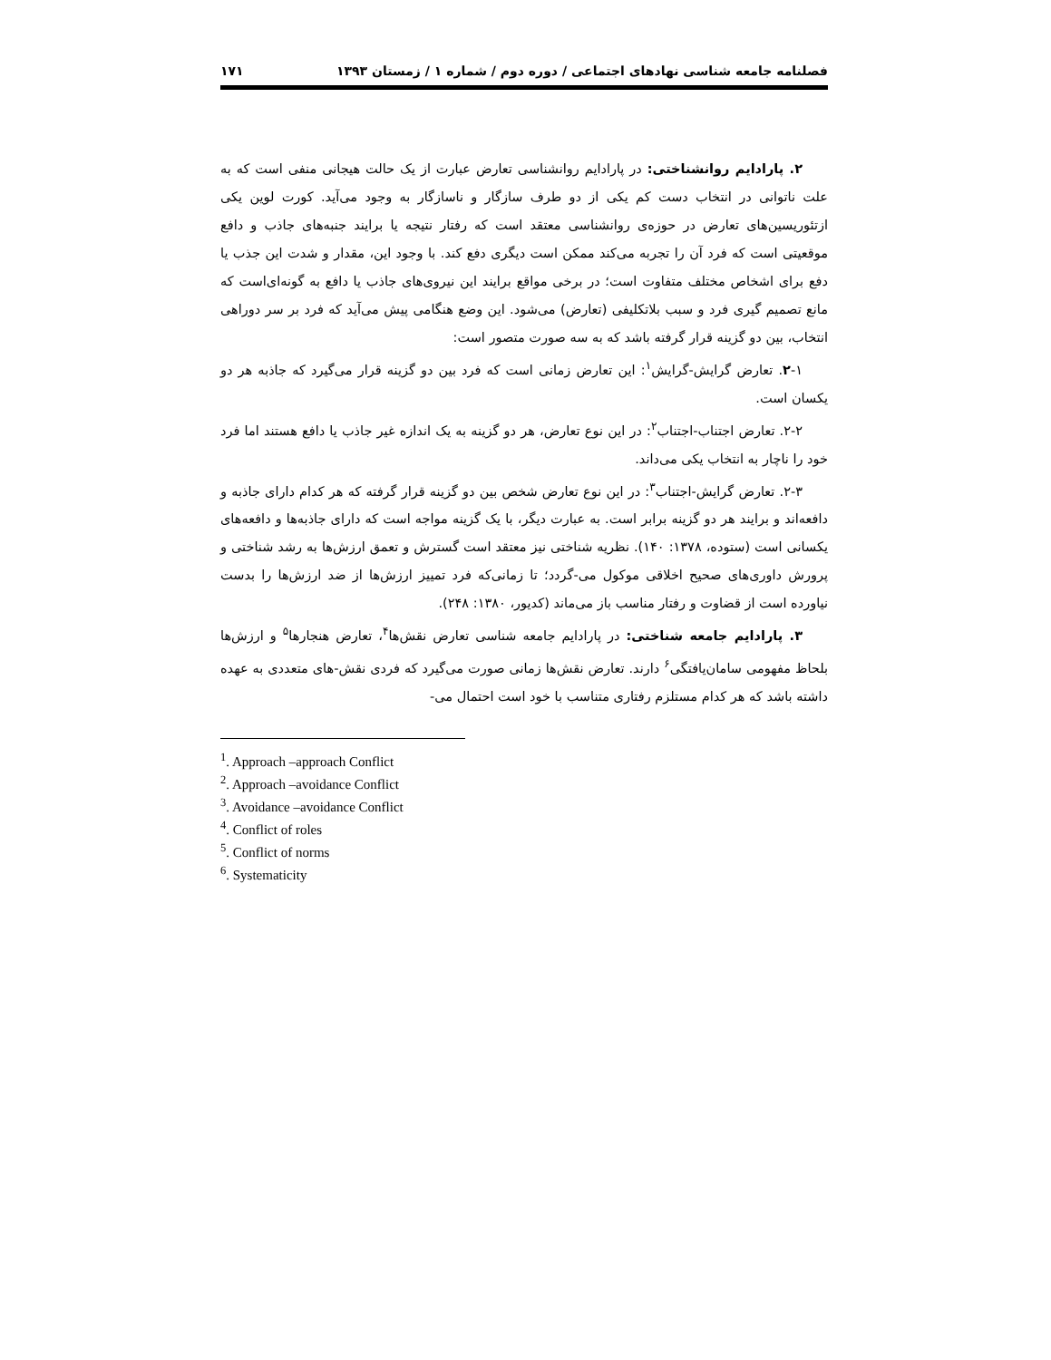فصلنامه جامعه شناسی نهادهای اجتماعی / دوره دوم / شماره ۱ / زمستان ۱۳۹۳ ۱۷۱
۲. پارادایم روانشناختی: در پارادایم روانشناسی تعارض عبارت از یک حالت هیجانی منفی است که به علت ناتوانی در انتخاب دست کم یکی از دو طرف سازگار و ناسازگار به وجود می‌آید. کورت لوین یکی ازتئوریسین‌های تعارض در حوزه‌ی روانشناسی معتقد است که رفتار نتیجه یا برایند جنبه‌های جاذب و دافع موقعیتی است که فرد آن را تجربه می‌کند ممکن است دیگری دفع کند. با وجود این، مقدار و شدت این جذب یا دفع برای اشخاص مختلف متفاوت است؛ در برخی مواقع برایند این نیروی‌های جاذب یا دافع به گونه‌ای‌است که مانع تصمیم گیری فرد و سبب بلاتکلیفی (تعارض) می‌شود. این وضع هنگامی پیش می‌آید که فرد بر سر دوراهی انتخاب، بین دو گزینه قرار گرفته باشد که به سه صورت متصور است:
۲-۱. تعارض گرایش-گرایش<sup>۱</sup>: این تعارض زمانی است که فرد بین دو گزینه قرار می‌گیرد که جاذبه هر دو یکسان است.
۲-۲. تعارض اجتناب-اجتناب<sup>۲</sup>: در این نوع تعارض، هر دو گزینه به یک اندازه غیر جاذب یا دافع هستند اما فرد خود را ناچار به انتخاب یکی می‌داند.
۲-۳. تعارض گرایش-اجتناب<sup>۳</sup>: در این نوع تعارض شخص بین دو گزینه قرار گرفته که هر کدام دارای جاذبه و دافعه‌اند و برایند هر دو گزینه برابر است. به عبارت دیگر، با یک گزینه مواجه است که دارای جاذبه‌ها و دافعه‌های یکسانی است (ستوده، ۱۳۷۸: ۱۴۰). نظریه شناختی نیز معتقد است گسترش و تعمق ارزش‌ها به رشد شناختی و پرورش داوری‌های صحیح اخلاقی موکول می‌-گردد؛ تا زمانی‌که فرد تمییز ارزش‌ها از ضد ارزش‌ها را بدست نیاورده است از قضاوت و رفتار مناسب باز می‌ماند (کدیور، ۱۳۸۰: ۲۴۸).
۳. پارادایم جامعه شناختی: در پارادایم جامعه شناسی تعارض نقش‌ها<sup>۴</sup>، تعارض هنجارها<sup>۵</sup> و ارزش‌ها بلحاظ مفهومی سامان‌یافتگی<sup>۶</sup> دارند. تعارض نقش‌ها زمانی صورت می‌گیرد که فردی نقش-های متعددی به عهده داشته باشد که هر کدام مستلزم رفتاری متناسب با خود است احتمال می-
<sup>1</sup>. Approach –approach Conflict
<sup>2</sup>. Approach –avoidance Conflict
<sup>3</sup>. Avoidance –avoidance Conflict
<sup>4</sup>. Conflict of roles
<sup>5</sup>. Conflict of norms
<sup>6</sup>. Systematicity